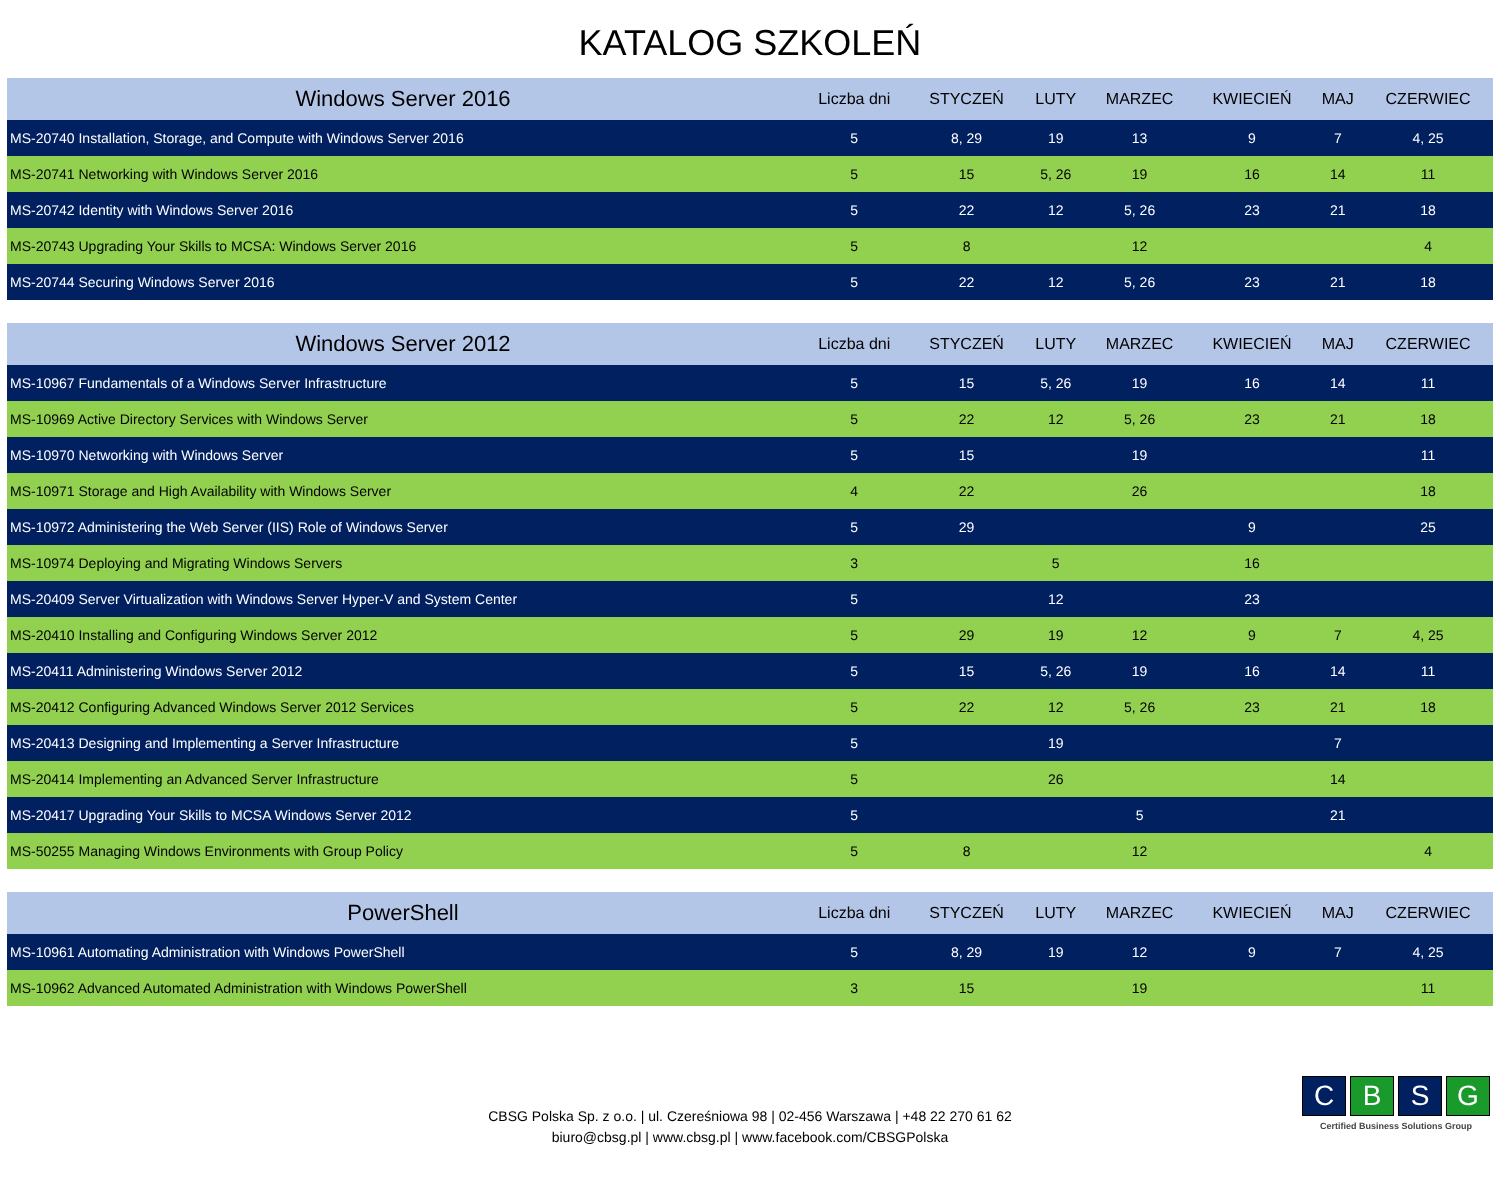KATALOG SZKOLEŃ
| Windows Server 2016 | Liczba dni | STYCZEŃ | LUTY | MARZEC | KWIECIEŃ | MAJ | CZERWIEC |
| --- | --- | --- | --- | --- | --- | --- | --- |
| MS-20740 Installation, Storage, and Compute with Windows Server 2016 | 5 | 8, 29 | 19 | 13 | 9 | 7 | 4, 25 |
| MS-20741 Networking with Windows Server 2016 | 5 | 15 | 5, 26 | 19 | 16 | 14 | 11 |
| MS-20742 Identity with Windows Server 2016 | 5 | 22 | 12 | 5, 26 | 23 | 21 | 18 |
| MS-20743 Upgrading Your Skills to MCSA: Windows Server 2016 | 5 | 8 | | 12 | | | 4 |
| MS-20744 Securing Windows Server 2016 | 5 | 22 | 12 | 5, 26 | 23 | 21 | 18 |
| Windows Server 2012 | Liczba dni | STYCZEŃ | LUTY | MARZEC | KWIECIEŃ | MAJ | CZERWIEC |
| --- | --- | --- | --- | --- | --- | --- | --- |
| MS-10967 Fundamentals of a Windows Server Infrastructure | 5 | 15 | 5, 26 | 19 | 16 | 14 | 11 |
| MS-10969 Active Directory Services with Windows Server | 5 | 22 | 12 | 5, 26 | 23 | 21 | 18 |
| MS-10970 Networking with Windows Server | 5 | 15 | | 19 | | | 11 |
| MS-10971 Storage and High Availability with Windows Server | 4 | 22 | | 26 | | | 18 |
| MS-10972 Administering the Web Server (IIS) Role of Windows Server | 5 | 29 | | | 9 | | 25 |
| MS-10974 Deploying and Migrating Windows Servers | 3 | | 5 | | 16 | | |
| MS-20409 Server Virtualization with Windows Server Hyper-V and System Center | 5 | | 12 | | 23 | | |
| MS-20410 Installing and Configuring Windows Server 2012 | 5 | 29 | 19 | 12 | 9 | 7 | 4, 25 |
| MS-20411 Administering Windows Server 2012 | 5 | 15 | 5, 26 | 19 | 16 | 14 | 11 |
| MS-20412 Configuring Advanced Windows Server 2012 Services | 5 | 22 | 12 | 5, 26 | 23 | 21 | 18 |
| MS-20413 Designing and Implementing a Server Infrastructure | 5 | | 19 | | | 7 | |
| MS-20414 Implementing an Advanced Server Infrastructure | 5 | | 26 | | | 14 | |
| MS-20417 Upgrading Your Skills to MCSA Windows Server 2012 | 5 | | | 5 | | 21 | |
| MS-50255 Managing Windows Environments with Group Policy | 5 | 8 | | 12 | | | 4 |
| PowerShell | Liczba dni | STYCZEŃ | LUTY | MARZEC | KWIECIEŃ | MAJ | CZERWIEC |
| --- | --- | --- | --- | --- | --- | --- | --- |
| MS-10961 Automating Administration with Windows PowerShell | 5 | 8, 29 | 19 | 12 | 9 | 7 | 4, 25 |
| MS-10962 Advanced Automated Administration with Windows PowerShell | 3 | 15 | | 19 | | | 11 |
CBSG Polska Sp. z o.o. | ul. Czereśniowa 98 | 02-456 Warszawa | +48 22 270 61 62
biuro@cbsg.pl | www.cbsg.pl | www.facebook.com/CBSGPolska
CBSG
Certified Business Solutions Group